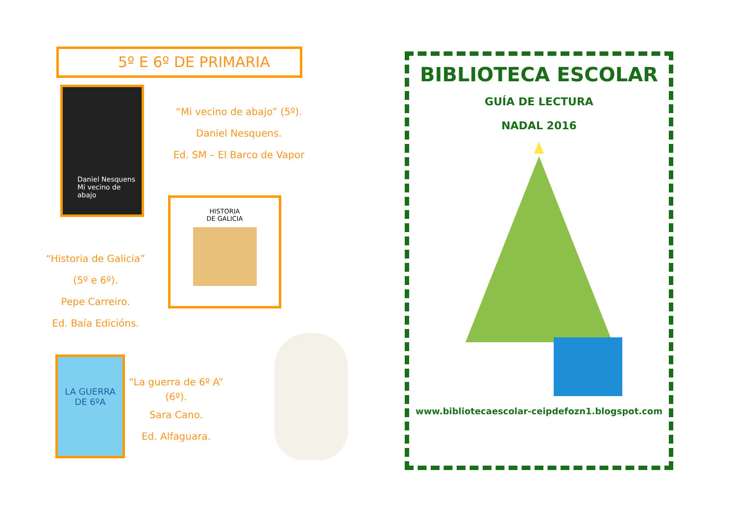5º E 6º DE PRIMARIA
Daniel Nesquens
Mi vecino de abajo
“Mi vecino de abajo” (5º).
Daniel Nesquens.
Ed. SM – El Barco de Vapor
HISTORIA
DE GALICIA
“Historia de Galicia”
(5º e 6º).
Pepe Carreiro.
Ed. Baía Edicións.
LA GUERRA
DE 6ºA
“La guerra de 6º A” (6º).
Sara Cano.
Ed. Alfaguara.
BIBLIOTECA ESCOLAR
GUÍA DE LECTURA
NADAL 2016
www.bibliotecaescolar-ceipdefozn1.blogspot.com